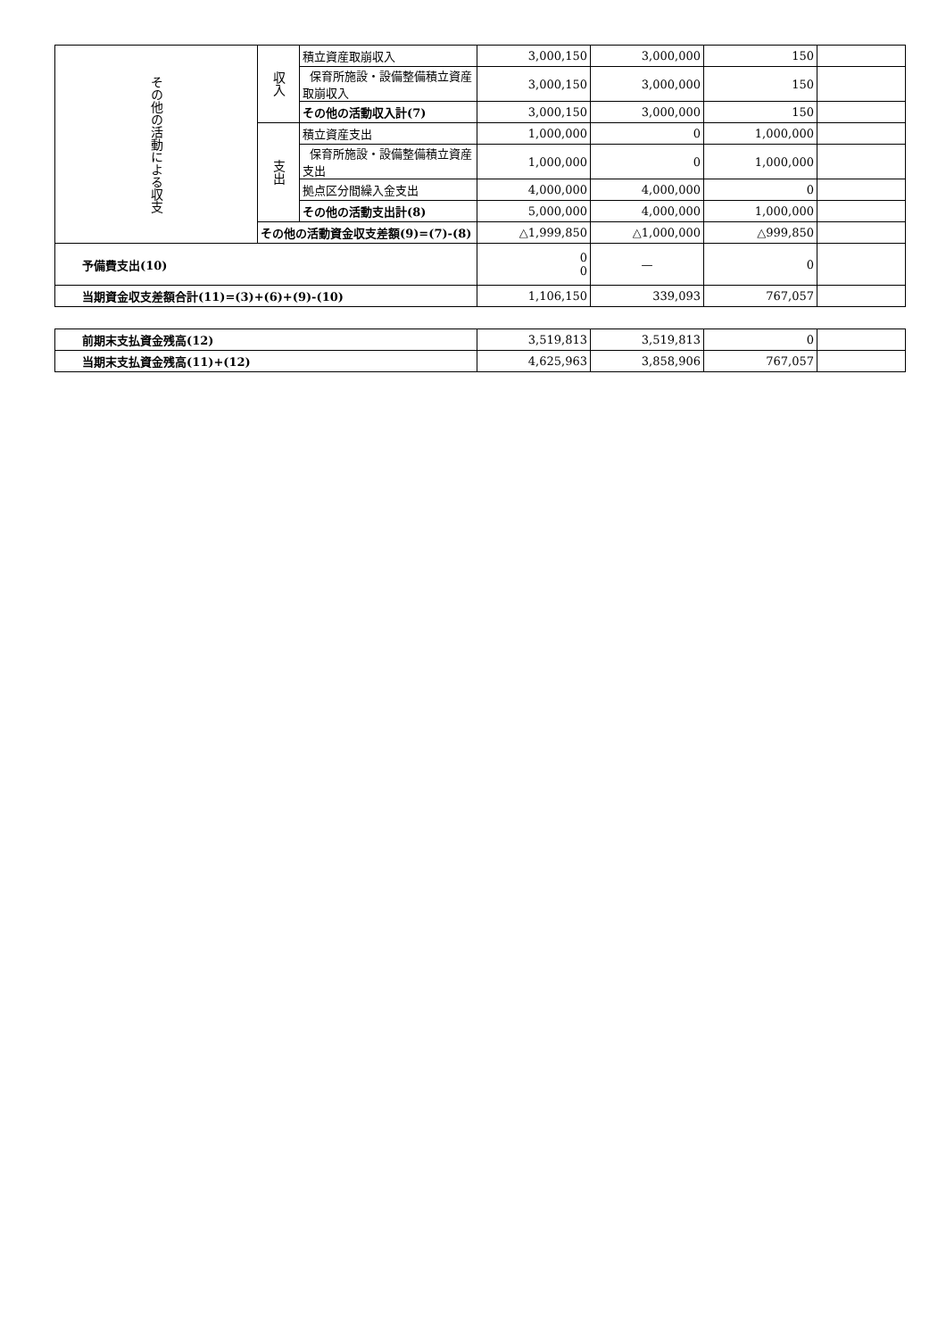| その他の活動による収支 | 収入 | 積立資産取崩収入 | 3,000,150 | 3,000,000 | 150 | |
| | | 保育所施設・設備整備積立資産取崩収入 | 3,000,150 | 3,000,000 | 150 | |
| | | その他の活動収入計(7) | 3,000,150 | 3,000,000 | 150 | |
| | 支出 | 積立資産支出 | 1,000,000 | 0 | 1,000,000 | |
| | | 保育所施設・設備整備積立資産支出 | 1,000,000 | 0 | 1,000,000 | |
| | | 拠点区分間繰入金支出 | 4,000,000 | 4,000,000 | 0 | |
| | | その他の活動支出計(8) | 5,000,000 | 4,000,000 | 1,000,000 | |
| | その他の活動資金収支差額(9)=(7)-(8) | | △1,999,850 | △1,000,000 | △999,850 | |
| 予備費支出(10) | | | 0 0 | — | 0 | |
| 当期資金収支差額合計(11)=(3)+(6)+(9)-(10) | | | 1,106,150 | 339,093 | 767,057 | |
| 前期末支払資金残高(12) | 3,519,813 | 3,519,813 | 0 | |
| 当期末支払資金残高(11)+(12) | 4,625,963 | 3,858,906 | 767,057 | |